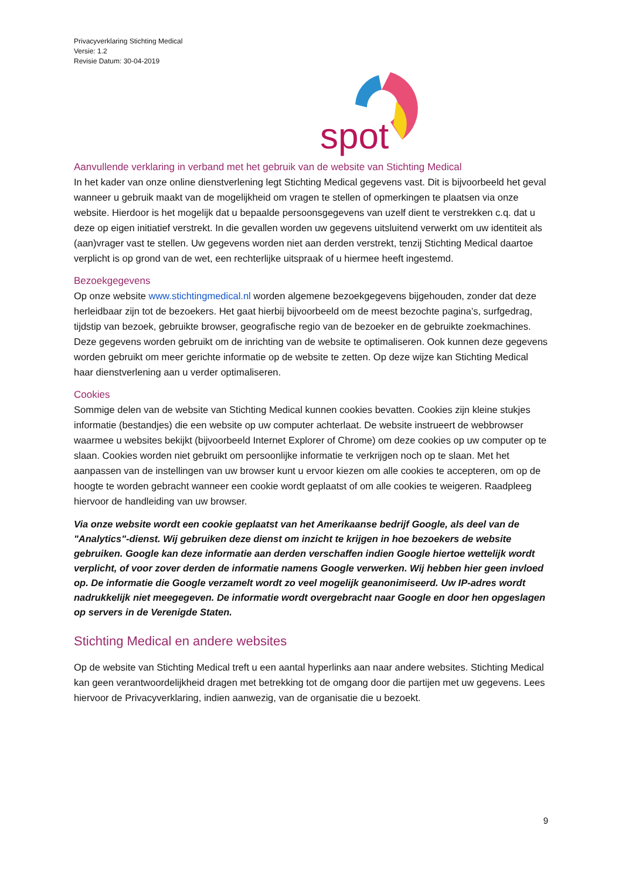Privacyverklaring Stichting Medical
Versie: 1.2
Revisie Datum: 30-04-2019
spot
Aanvullende verklaring in verband met het gebruik van de website van Stichting Medical
In het kader van onze online dienstverlening legt Stichting Medical gegevens vast. Dit is bijvoorbeeld het geval wanneer u gebruik maakt van de mogelijkheid om vragen te stellen of opmerkingen te plaatsen via onze website. Hierdoor is het mogelijk dat u bepaalde persoonsgegevens van uzelf dient te verstrekken c.q. dat u deze op eigen initiatief verstrekt. In die gevallen worden uw gegevens uitsluitend verwerkt om uw identiteit als (aan)vrager vast te stellen. Uw gegevens worden niet aan derden verstrekt, tenzij Stichting Medical daartoe verplicht is op grond van de wet, een rechterlijke uitspraak of u hiermee heeft ingestemd.
Bezoekgegevens
Op onze website www.stichtingmedical.nl worden algemene bezoekgegevens bijgehouden, zonder dat deze herleidbaar zijn tot de bezoekers. Het gaat hierbij bijvoorbeeld om de meest bezochte pagina’s, surfgedrag, tijdstip van bezoek, gebruikte browser, geografische regio van de bezoeker en de gebruikte zoekmachines. Deze gegevens worden gebruikt om de inrichting van de website te optimaliseren. Ook kunnen deze gegevens worden gebruikt om meer gerichte informatie op de website te zetten. Op deze wijze kan Stichting Medical haar dienstverlening aan u verder optimaliseren.
Cookies
Sommige delen van de website van Stichting Medical kunnen cookies bevatten. Cookies zijn kleine stukjes informatie (bestandjes) die een website op uw computer achterlaat. De website instrueert de webbrowser waarmee u websites bekijkt (bijvoorbeeld Internet Explorer of Chrome) om deze cookies op uw computer op te slaan. Cookies worden niet gebruikt om persoonlijke informatie te verkrijgen noch op te slaan. Met het aanpassen van de instellingen van uw browser kunt u ervoor kiezen om alle cookies te accepteren, om op de hoogte te worden gebracht wanneer een cookie wordt geplaatst of om alle cookies te weigeren. Raadpleeg hiervoor de handleiding van uw browser.
Via onze website wordt een cookie geplaatst van het Amerikaanse bedrijf Google, als deel van de "Analytics"-dienst. Wij gebruiken deze dienst om inzicht te krijgen in hoe bezoekers de website gebruiken. Google kan deze informatie aan derden verschaffen indien Google hiertoe wettelijk wordt verplicht, of voor zover derden de informatie namens Google verwerken. Wij hebben hier geen invloed op. De informatie die Google verzamelt wordt zo veel mogelijk geanonimiseerd. Uw IP-adres wordt nadrukkelijk niet meegegeven. De informatie wordt overgebracht naar Google en door hen opgeslagen op servers in de Verenigde Staten.
Stichting Medical en andere websites
Op de website van Stichting Medical treft u een aantal hyperlinks aan naar andere websites. Stichting Medical kan geen verantwoordelijkheid dragen met betrekking tot de omgang door die partijen met uw gegevens. Lees hiervoor de Privacyverklaring, indien aanwezig, van de organisatie die u bezoekt.
9